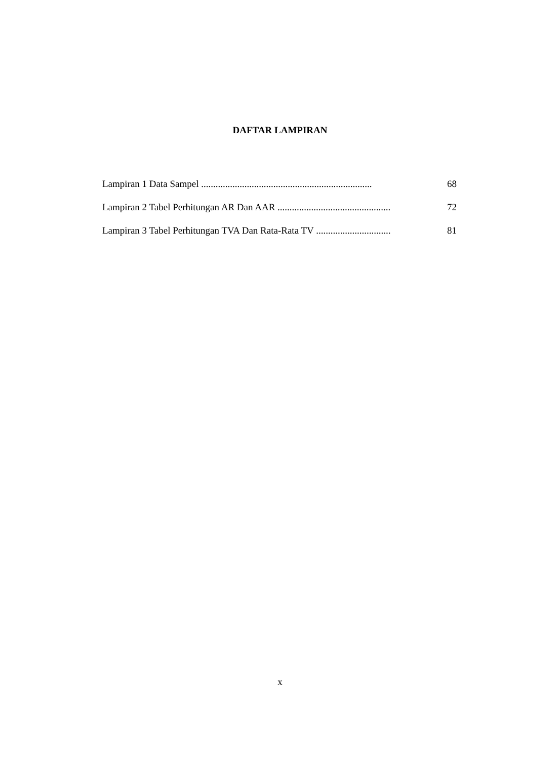DAFTAR LAMPIRAN
Lampiran 1 Data Sampel ....................................................................... 68
Lampiran 2 Tabel Perhitungan AR Dan AAR ............................................... 72
Lampiran 3 Tabel Perhitungan TVA Dan Rata-Rata TV ............................... 81
x